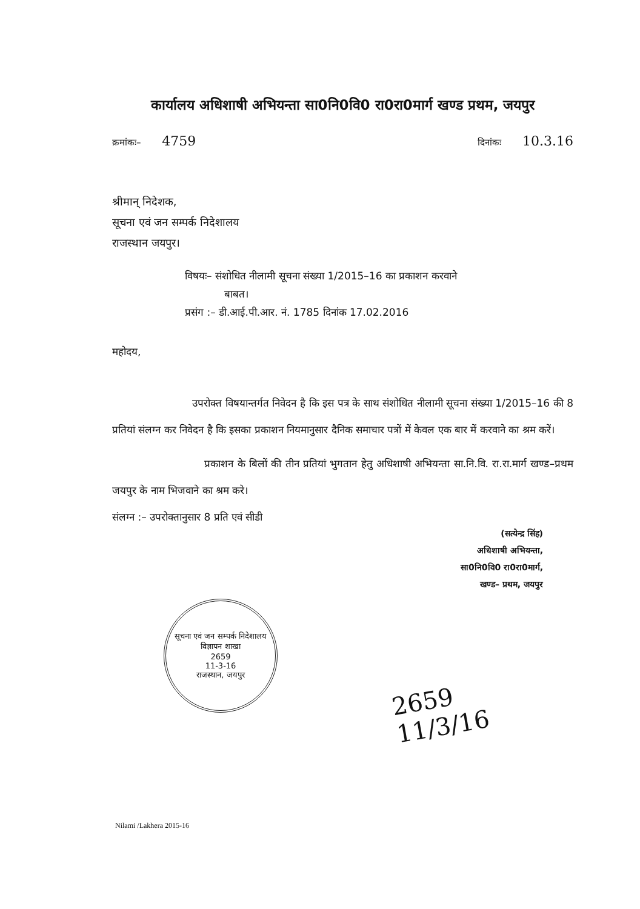कार्यालय अधिशाषी अभियन्ता सा0नि0वि0 रा0रा0मार्ग खण्ड प्रथम, जयपुर
क्रमांकः– 4759
दिनांकः 10.3.16
श्रीमान् निदेशक,
सूचना एवं जन सम्पर्क निदेशालय
राजस्थान जयपुर।
विषयः– संशोधित नीलामी सूचना संख्या 1/2015–16 का प्रकाशन करवाने
बाबत।
प्रसंग :– डी.आई.पी.आर. नं. 1785 दिनांक 17.02.2016
महोदय,
उपरोक्त विषयान्तर्गत निवेदन है कि इस पत्र के साथ संशोधित नीलामी सूचना संख्या 1/2015–16 की 8 प्रतियां संलग्न कर निवेदन है कि इसका प्रकाशन नियमानुसार दैनिक समाचार पत्रों में केवल एक बार में करवाने का श्रम करें।
प्रकाशन के बिलों की तीन प्रतियां भुगतान हेतु अधिशाषी अभियन्ता सा.नि.वि. रा.रा.मार्ग खण्ड–प्रथम जयपुर के नाम भिजवाने का श्रम करे।
संलग्न :– उपरोक्तानुसार 8 प्रति एवं सीडी
(सत्येन्द्र सिंह)
अधिशाषी अभियन्ता,
सा0नि0वि0 रा0रा0मार्ग,
खण्ड– प्रथम, जयपुर
सूचना एवं जन सम्पर्क निदेशालय
विज्ञापन शाखा
2659
11-3-16
राजस्थान, जयपुर
2659
11/3/16
Nilami /Lakhera 2015-16